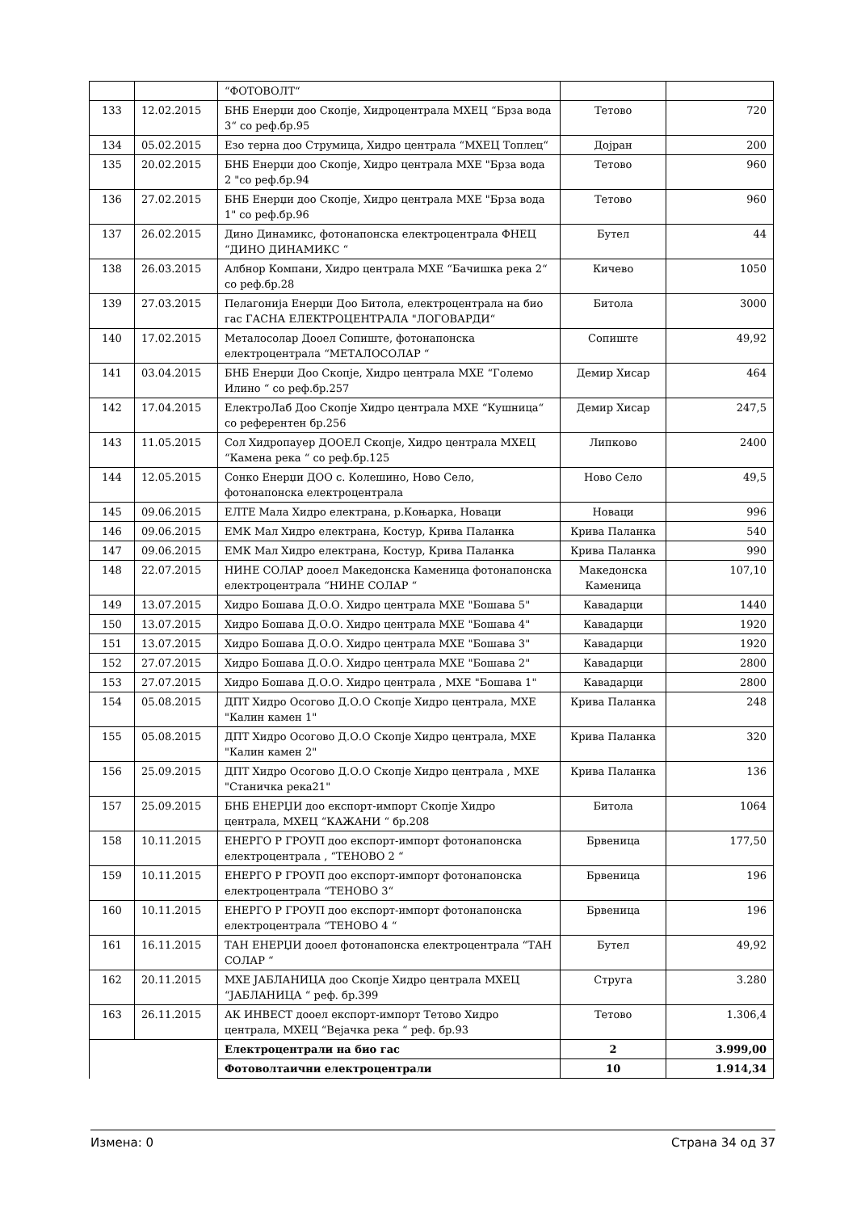| | | “ФОТОВОЛТ“ | | |
| 133 | 12.02.2015 | БНБ Енерџи доо Скопје, Хидроцентрала МХЕЦ “Брза вода 3“ со реф.бр.95 | Тетово | 720 |
| 134 | 05.02.2015 | Езо терна доо Струмица, Хидро централа “МХЕЦ Топлец“ | Дојран | 200 |
| 135 | 20.02.2015 | БНБ Енерџи доо Скопје, Хидро централа МХЕ "Брза вода 2 "со реф.бр.94 | Тетово | 960 |
| 136 | 27.02.2015 | БНБ Енерџи доо Скопје, Хидро централа МХЕ "Брза вода 1" со реф.бр.96 | Тетово | 960 |
| 137 | 26.02.2015 | Дино Динамикс, фотонапонска електроцентрала ФНЕЦ “ДИНО ДИНАМИКС “ | Бутел | 44 |
| 138 | 26.03.2015 | Албнор Компани, Хидро централа МХЕ “Бачишка река 2“ со реф.бр.28 | Кичево | 1050 |
| 139 | 27.03.2015 | Пелагонија Енерџи Доо Битола, електроцентрала на био гас ГАСНА ЕЛЕКТРОЦЕНТРАЛА "ЛОГОВАРДИ“ | Битола | 3000 |
| 140 | 17.02.2015 | Металосолар Дооел Сопиште, фотонапонска електроцентрала “МЕТАЛОСОЛАР “ | Сопиште | 49,92 |
| 141 | 03.04.2015 | БНБ Енерџи Доо Скопје, Хидро централа МХЕ “Големо Илино “ со реф.бр.257 | Демир Хисар | 464 |
| 142 | 17.04.2015 | ЕлектроЛаб Доо Скопје Хидро централа МХЕ “Кушница“ со референтен бр.256 | Демир Хисар | 247,5 |
| 143 | 11.05.2015 | Сол Хидропауер ДООЕЛ Скопје, Хидро централа МХЕЦ “Камена река “ со реф.бр.125 | Липково | 2400 |
| 144 | 12.05.2015 | Сонко Енерџи ДОО с. Колешино, Ново Село, фотонапонска електроцентрала | Ново Село | 49,5 |
| 145 | 09.06.2015 | ЕЛТЕ Мала Хидро електрана, р.Коњарка, Новаци | Новаци | 996 |
| 146 | 09.06.2015 | ЕМК Мал Хидро електрана, Костур, Крива Паланка | Крива Паланка | 540 |
| 147 | 09.06.2015 | ЕМК Мал Хидро електрана, Костур, Крива Паланка | Крива Паланка | 990 |
| 148 | 22.07.2015 | НИНЕ СОЛАР дооел Македонска Каменица фотонапонска електроцентрала “НИНЕ СОЛАР “ | Македонска Каменица | 107,10 |
| 149 | 13.07.2015 | Хидро Бошава Д.О.О. Хидро централа МХЕ "Бошава 5" | Кавадарци | 1440 |
| 150 | 13.07.2015 | Хидро Бошава Д.О.О. Хидро централа МХЕ "Бошава 4" | Кавадарци | 1920 |
| 151 | 13.07.2015 | Хидро Бошава Д.О.О. Хидро централа МХЕ "Бошава 3" | Кавадарци | 1920 |
| 152 | 27.07.2015 | Хидро Бошава Д.О.О. Хидро централа МХЕ "Бошава 2" | Кавадарци | 2800 |
| 153 | 27.07.2015 | Хидро Бошава Д.О.О. Хидро централа , МХЕ "Бошава 1" | Кавадарци | 2800 |
| 154 | 05.08.2015 | ДПТ Хидро Осогово Д.О.О Скопје Хидро централа, МХЕ "Калин камен 1" | Крива Паланка | 248 |
| 155 | 05.08.2015 | ДПТ Хидро Осогово Д.О.О Скопје Хидро централа, МХЕ "Калин камен 2" | Крива Паланка | 320 |
| 156 | 25.09.2015 | ДПТ Хидро Осогово Д.О.О Скопје Хидро централа , МХЕ "Станичка река21" | Крива Паланка | 136 |
| 157 | 25.09.2015 | БНБ ЕНЕРЏИ доо експорт-импорт Скопје Хидро централа, МХЕЦ “КАЖАНИ “ бр.208 | Битола | 1064 |
| 158 | 10.11.2015 | ЕНЕРГО Р ГРОУП доо експорт-импорт фотонапонска електроцентрала , “ТЕНОВО 2 “ | Брвеница | 177,50 |
| 159 | 10.11.2015 | ЕНЕРГО Р ГРОУП доо експорт-импорт фотонапонска електроцентрала “ТЕНОВО 3“ | Брвеница | 196 |
| 160 | 10.11.2015 | ЕНЕРГО Р ГРОУП доо експорт-импорт фотонапонска електроцентрала “ТЕНОВО 4 “ | Брвеница | 196 |
| 161 | 16.11.2015 | ТАН ЕНЕРЏИ дооел фотонапонска електроцентрала “ТАН СОЛАР “ | Бутел | 49,92 |
| 162 | 20.11.2015 | МХЕ ЈАБЛАНИЦА доо Скопје Хидро централа МХЕЦ “ЈАБЛАНИЦА “ реф. бр.399 | Струга | 3.280 |
| 163 | 26.11.2015 | АК ИНВЕСТ дооел експорт-импорт Тетово Хидро централа, МХЕЦ “Вејачка река “ реф. бр.93 | Тетово | 1.306,4 |
| | | Електроцентрали на био гас | 2 | 3.999,00 |
| | | Фотоволтаични електроцентрали | 10 | 1.914,34 |
Измена: 0 Страна 34 од 37